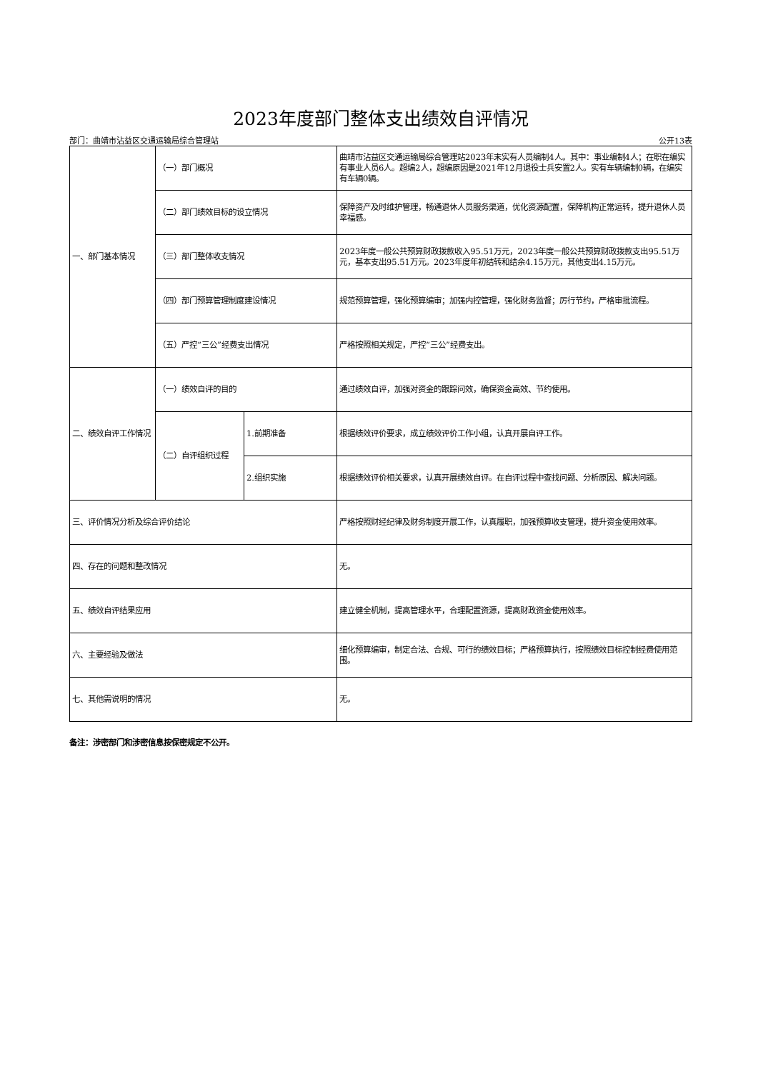2023年度部门整体支出绩效自评情况
部门：曲靖市沾益区交通运输局综合管理站 公开13表
| 一、部门基本情况 | （一）部门概况 | | 曲靖市沾益区交通运输局综合管理站2023年末实有人员编制4人。其中：事业编制4人；在职在编实有事业人员6人。超编2人，超编原因是2021年12月退役士兵安置2人。实有车辆编制0辆，在编实有车辆0辆。 |
| | （二）部门绩效目标的设立情况 | | 保障资产及时维护管理，畅通退休人员服务渠道，优化资源配置，保障机构正常运转，提升退休人员幸福感。 |
| | （三）部门整体收支情况 | | 2023年度一般公共预算财政拨款收入95.51万元，2023年度一般公共预算财政拨款支出95.51万元，基本支出95.51万元。2023年度年初结转和结余4.15万元，其他支出4.15万元。 |
| | （四）部门预算管理制度建设情况 | | 规范预算管理，强化预算编审；加强内控管理，强化财务监督；厉行节约，严格审批流程。 |
| | （五）严控“三公”经费支出情况 | | 严格按照相关规定，严控“三公”经费支出。 |
| 二、绩效自评工作情况 | （一）绩效自评的目的 | | 通过绩效自评，加强对资金的跟踪问效，确保资金高效、节约使用。 |
| | （二）自评组织过程 | 1.前期准备 | 根据绩效评价要求，成立绩效评价工作小组，认真开展自评工作。 |
| | | 2.组织实施 | 根据绩效评价相关要求，认真开展绩效自评。在自评过程中查找问题、分析原因、解决问题。 |
| 三、评价情况分析及综合评价结论 | | | 严格按照财经纪律及财务制度开展工作，认真履职，加强预算收支管理，提升资金使用效率。 |
| 四、存在的问题和整改情况 | | | 无。 |
| 五、绩效自评结果应用 | | | 建立健全机制，提高管理水平，合理配置资源，提高财政资金使用效率。 |
| 六、主要经验及做法 | | | 细化预算编审，制定合法、合规、可行的绩效目标；严格预算执行，按照绩效目标控制经费使用范围。 |
| 七、其他需说明的情况 | | | 无。 |
备注：涉密部门和涉密信息按保密规定不公开。